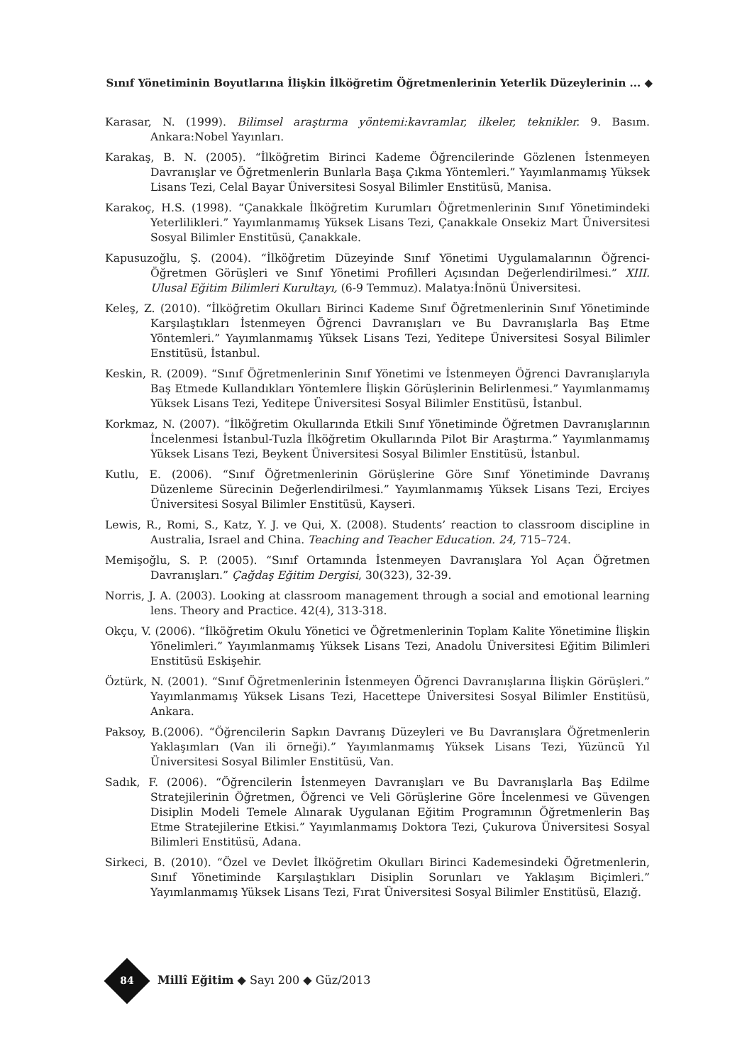Sınıf Yönetiminin Boyutlarına İlişkin İlköğretim Öğretmenlerinin Yeterlik Düzeylerinin ... ◆
Karasar, N. (1999). Bilimsel araştırma yöntemi:kavramlar, ilkeler, teknikler. 9. Basım. Ankara:Nobel Yayınları.
Karakaş, B. N. (2005). “İlköğretim Birinci Kademe Öğrencilerinde Gözlenen İstenmeyen Davranışlar ve Öğretmenlerin Bunlarla Başa Çıkma Yöntemleri.” Yayımlanmamış Yüksek Lisans Tezi, Celal Bayar Üniversitesi Sosyal Bilimler Enstitüsü, Manisa.
Karakoç, H.S. (1998). “Çanakkale İlköğretim Kurumları Öğretmenlerinin Sınıf Yönetimindeki Yeterlilikleri.” Yayımlanmamış Yüksek Lisans Tezi, Çanakkale Onsekiz Mart Üniversitesi Sosyal Bilimler Enstitüsü, Çanakkale.
Kapusuzoğlu, Ş. (2004). “İlköğretim Düzeyinde Sınıf Yönetimi Uygulamalarının Öğrenci-Öğretmen Görüşleri ve Sınıf Yönetimi Profilleri Açısından Değerlendirilmesi.” XIII. Ulusal Eğitim Bilimleri Kurultayı, (6-9 Temmuz). Malatya:İnönü Üniversitesi.
Keleş, Z. (2010). “İlköğretim Okulları Birinci Kademe Sınıf Öğretmenlerinin Sınıf Yönetiminde Karşılaştıkları İstenmeyen Öğrenci Davranışları ve Bu Davranışlarla Baş Etme Yöntemleri.” Yayımlanmamış Yüksek Lisans Tezi, Yeditepe Üniversitesi Sosyal Bilimler Enstitüsü, İstanbul.
Keskin, R. (2009). “Sınıf Öğretmenlerinin Sınıf Yönetimi ve İstenmeyen Öğrenci Davranışlarıyla Baş Etmede Kullandıkları Yöntemlere İlişkin Görüşlerinin Belirlenmesi.” Yayımlanmamış Yüksek Lisans Tezi, Yeditepe Üniversitesi Sosyal Bilimler Enstitüsü, İstanbul.
Korkmaz, N. (2007). “İlköğretim Okullarında Etkili Sınıf Yönetiminde Öğretmen Davranışlarının İncelenmesi İstanbul-Tuzla İlköğretim Okullarında Pilot Bir Araştırma.” Yayımlanmamış Yüksek Lisans Tezi, Beykent Üniversitesi Sosyal Bilimler Enstitüsü, İstanbul.
Kutlu, E. (2006). “Sınıf Öğretmenlerinin Görüşlerine Göre Sınıf Yönetiminde Davranış Düzenleme Sürecinin Değerlendirilmesi.” Yayımlanmamış Yüksek Lisans Tezi, Erciyes Üniversitesi Sosyal Bilimler Enstitüsü, Kayseri.
Lewis, R., Romi, S., Katz, Y. J. ve Qui, X. (2008). Students’ reaction to classroom discipline in Australia, Israel and China. Teaching and Teacher Education. 24, 715–724.
Memişoğlu, S. P. (2005). “Sınıf Ortamında İstenmeyen Davranışlara Yol Açan Öğretmen Davranışları.” Çağdaş Eğitim Dergisi, 30(323), 32-39.
Norris, J. A. (2003). Looking at classroom management through a social and emotional learning lens. Theory and Practice. 42(4), 313-318.
Okçu, V. (2006). “İlköğretim Okulu Yönetici ve Öğretmenlerinin Toplam Kalite Yönetimine İlişkin Yönelimleri.” Yayımlanmamış Yüksek Lisans Tezi, Anadolu Üniversitesi Eğitim Bilimleri Enstitüsü Eskişehir.
Öztürk, N. (2001). “Sınıf Öğretmenlerinin İstenmeyen Öğrenci Davranışlarına İlişkin Görüşleri.” Yayımlanmamış Yüksek Lisans Tezi, Hacettepe Üniversitesi Sosyal Bilimler Enstitüsü, Ankara.
Paksoy, B.(2006). “Öğrencilerin Sapkın Davranış Düzeyleri ve Bu Davranışlara Öğretmenlerin Yaklaşımları (Van ili örneği).” Yayımlanmamış Yüksek Lisans Tezi, Yüzüncü Yıl Üniversitesi Sosyal Bilimler Enstitüsü, Van.
Sadık, F. (2006). “Öğrencilerin İstenmeyen Davranışları ve Bu Davranışlarla Baş Edilme Stratejilerinin Öğretmen, Öğrenci ve Veli Görüşlerine Göre İncelenmesi ve Güvengen Disiplin Modeli Temele Alınarak Uygulanan Eğitim Programının Öğretmenlerin Baş Etme Stratejilerine Etkisi.” Yayımlanmamış Doktora Tezi, Çukurova Üniversitesi Sosyal Bilimleri Enstitüsü, Adana.
Sirkeci, B. (2010). “Özel ve Devlet İlköğretim Okulları Birinci Kademesindeki Öğretmenlerin, Sınıf Yönetiminde Karşılaştıkları Disiplin Sorunları ve Yaklaşım Biçimleri.” Yayımlanmamış Yüksek Lisans Tezi, Fırat Üniversitesi Sosyal Bilimler Enstitüsü, Elazığ.
84 Millî Eğitim ◆ Sayı 200 ◆ Güz/2013